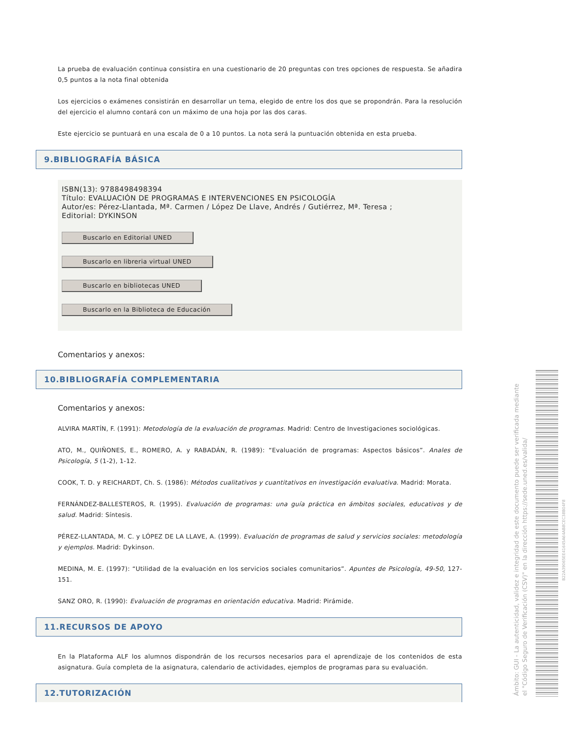La prueba de evaluación continua consistira en una cuestionario de 20 preguntas con tres opciones de respuesta. Se añadira 0,5 puntos a la nota final obtenida
Los ejercicios o exámenes consistirán en desarrollar un tema, elegido de entre los dos que se propondrán. Para la resolución del ejercicio el alumno contará con un máximo de una hoja por las dos caras.
Este ejercicio se puntuará en una escala de 0 a 10 puntos. La nota será la puntuación obtenida en esta prueba.
9.BIBLIOGRAFÍA BÁSICA
ISBN(13): 9788498498394
Título: EVALUACIÓN DE PROGRAMAS E INTERVENCIONES EN PSICOLOGÍA
Autor/es: Pérez-Llantada, Mª. Carmen / López De Llave, Andrés / Gutiérrez, Mª. Teresa ;
Editorial: DYKINSON
Buscarlo en Editorial UNED
Buscarlo en libreria virtual UNED
Buscarlo en bibliotecas UNED
Buscarlo en la Biblioteca de Educación
Comentarios y anexos:
10.BIBLIOGRAFÍA COMPLEMENTARIA
Comentarios y anexos:
ALVIRA MARTÍN, F. (1991): Metodología de la evaluación de programas. Madrid: Centro de Investigaciones sociológicas.
ATO, M., QUIÑONES, E., ROMERO, A. y RABADÁN, R. (1989): “Evaluación de programas: Aspectos básicos”. Anales de Psicología, 5 (1-2), 1-12.
COOK, T. D. y REICHARDT, Ch. S. (1986): Métodos cualitativos y cuantitativos en investigación evaluativa. Madrid: Morata.
FERNÁNDEZ-BALLESTEROS, R. (1995). Evaluación de programas: una guía práctica en ámbitos sociales, educativos y de salud. Madrid: Síntesis.
PÉREZ-LLANTADA, M. C. y LÓPEZ DE LA LLAVE, A. (1999). Evaluación de programas de salud y servicios sociales: metodología y ejemplos. Madrid: Dykinson.
MEDINA, M. E. (1997): “Utilidad de la evaluación en los servicios sociales comunitarios”. Apuntes de Psicología, 49-50, 127-151.
SANZ ORO, R. (1990): Evaluación de programas en orientación educativa. Madrid: Pirámide.
11.RECURSOS DE APOYO
En la Plataforma ALF los alumnos dispondrán de los recursos necesarios para el aprendizaje de los contenidos de esta asignatura. Guía completa de la asignatura, calendario de actividades, ejemplos de programas para su evaluación.
12.TUTORIZACIÓN
Ámbito: GUI - La autenticidad, validez e integridad de este documento puede ser verificada mediante el "Código Seguro de Verificación (CSV)" en la dirección https://sede.uned.es/valida/
B22A39065EE41645A64AB8CEC38B04F8